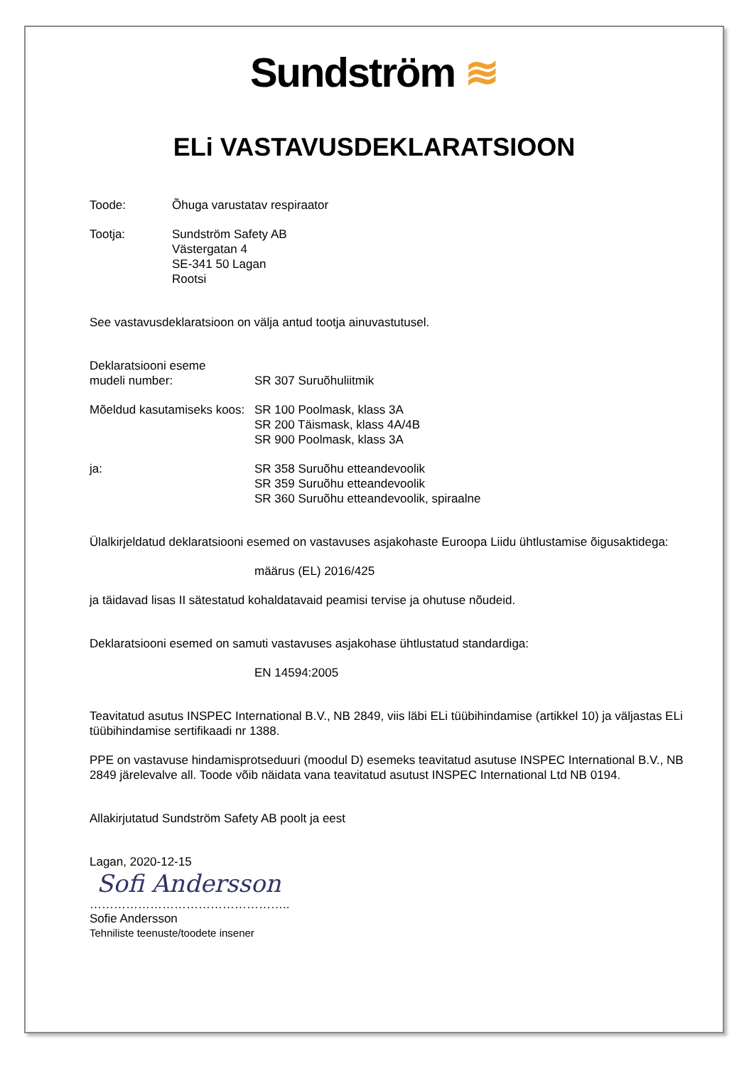Sundström ≋
ELi VASTAVUSDEKLARATSIOON
Toode: Õhuga varustatav respiraator
Tootja: Sundström Safety AB
Västergatan 4
SE-341 50 Lagan
Rootsi
See vastavusdeklaratsioon on välja antud tootja ainuvastutusel.
Deklaratsiooni eseme
mudeli number:
SR 307 Suruõhuliitmik
Mõeldud kasutamiseks koos:
SR 100 Poolmask, klass 3A
SR 200 Täismask, klass 4A/4B
SR 900 Poolmask, klass 3A
ja: SR 358 Suruõhu etteandevoolik
SR 359 Suruõhu etteandevoolik
SR 360 Suruõhu etteandevoolik, spiraalne
Ülalkirjeldatud deklaratsiooni esemed on vastavuses asjakohaste Euroopa Liidu ühtlustamise õigusaktidega:
määrus (EL) 2016/425
ja täidavad lisas II sätestatud kohaldatavaid peamisi tervise ja ohutuse nõudeid.
Deklaratsiooni esemed on samuti vastavuses asjakohase ühtlustatud standardiga:
EN 14594:2005
Teavitatud asutus INSPEC International B.V., NB 2849, viis läbi ELi tüübihindamise (artikkel 10) ja väljastas ELi tüübihindamise sertifikaadi nr 1388.
PPE on vastavuse hindamisprotseduuri (moodul D) esemeks teavitatud asutuse INSPEC International B.V., NB 2849 järelevalve all. Toode võib näidata vana teavitatud asutust INSPEC International Ltd NB 0194.
Allakirjutatud Sundström Safety AB poolt ja eest
Lagan, 2020-12-15
Sofi Andersson
…………………………………………..
Sofie Andersson
Tehniliste teenuste/toodete insener